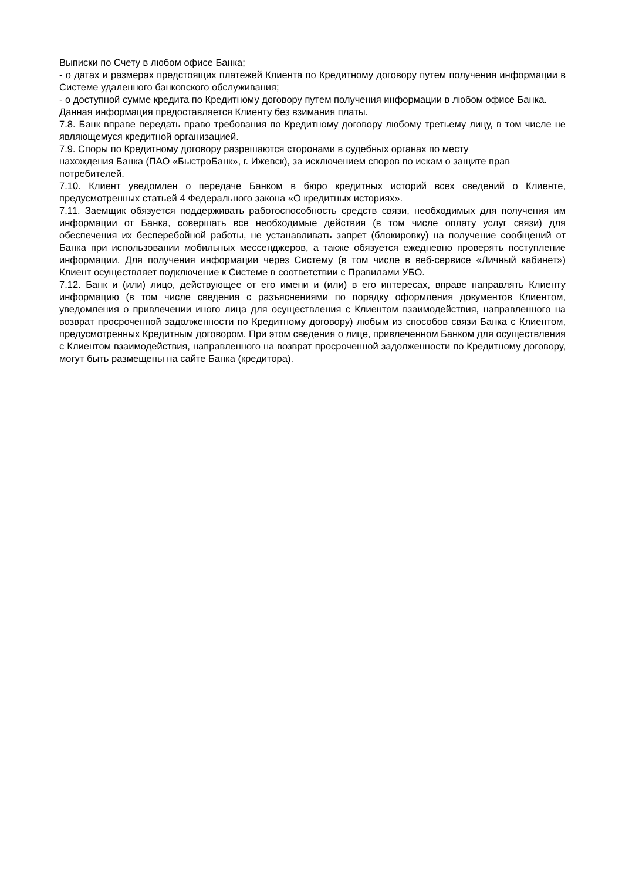Выписки по Счету в любом офисе Банка;
- о датах и размерах предстоящих платежей Клиента по Кредитному договору путем получения информации в Системе удаленного банковского обслуживания;
- о доступной сумме кредита по Кредитному договору путем получения информации в любом офисе Банка.
Данная информация предоставляется Клиенту без взимания платы.
7.8. Банк вправе передать право требования по Кредитному договору любому третьему лицу, в том числе не являющемуся кредитной организацией.
7.9. Споры по Кредитному договору разрешаются сторонами в судебных органах по месту
нахождения Банка (ПАО «БыстроБанк», г. Ижевск), за исключением споров по искам о защите прав потребителей.
7.10. Клиент уведомлен о передаче Банком в бюро кредитных историй всех сведений о Клиенте, предусмотренных статьей 4 Федерального закона «О кредитных историях».
7.11. Заемщик обязуется поддерживать работоспособность средств связи, необходимых для получения им информации от Банка, совершать все необходимые действия (в том числе оплату услуг связи) для обеспечения их бесперебойной работы, не устанавливать запрет (блокировку) на получение сообщений от Банка при использовании мобильных мессенджеров, а также обязуется ежедневно проверять поступление информации. Для получения информации через Систему (в том числе в веб-сервисе «Личный кабинет») Клиент осуществляет подключение к Системе в соответствии с Правилами УБО.
7.12. Банк и (или) лицо, действующее от его имени и (или) в его интересах, вправе направлять Клиенту информацию (в том числе сведения с разъяснениями по порядку оформления документов Клиентом, уведомления о привлечении иного лица для осуществления с Клиентом взаимодействия, направленного на возврат просроченной задолженности по Кредитному договору) любым из способов связи Банка с Клиентом, предусмотренных Кредитным договором. При этом сведения о лице, привлеченном Банком для осуществления с Клиентом взаимодействия, направленного на возврат просроченной задолженности по Кредитному договору, могут быть размещены на сайте Банка (кредитора).